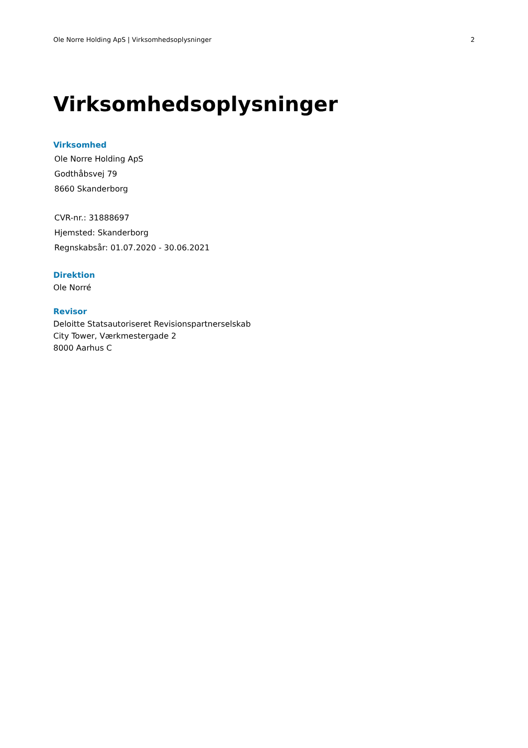Ole Norre Holding ApS | Virksomhedsoplysninger 2
Virksomhedsoplysninger
Virksomhed
Ole Norre Holding ApS
Godthåbsvej 79
8660 Skanderborg
CVR-nr.: 31888697
Hjemsted: Skanderborg
Regnskabsår: 01.07.2020 - 30.06.2021
Direktion
Ole Norré
Revisor
Deloitte Statsautoriseret Revisionspartnerselskab
City Tower, Værkmestergade 2
8000 Aarhus C